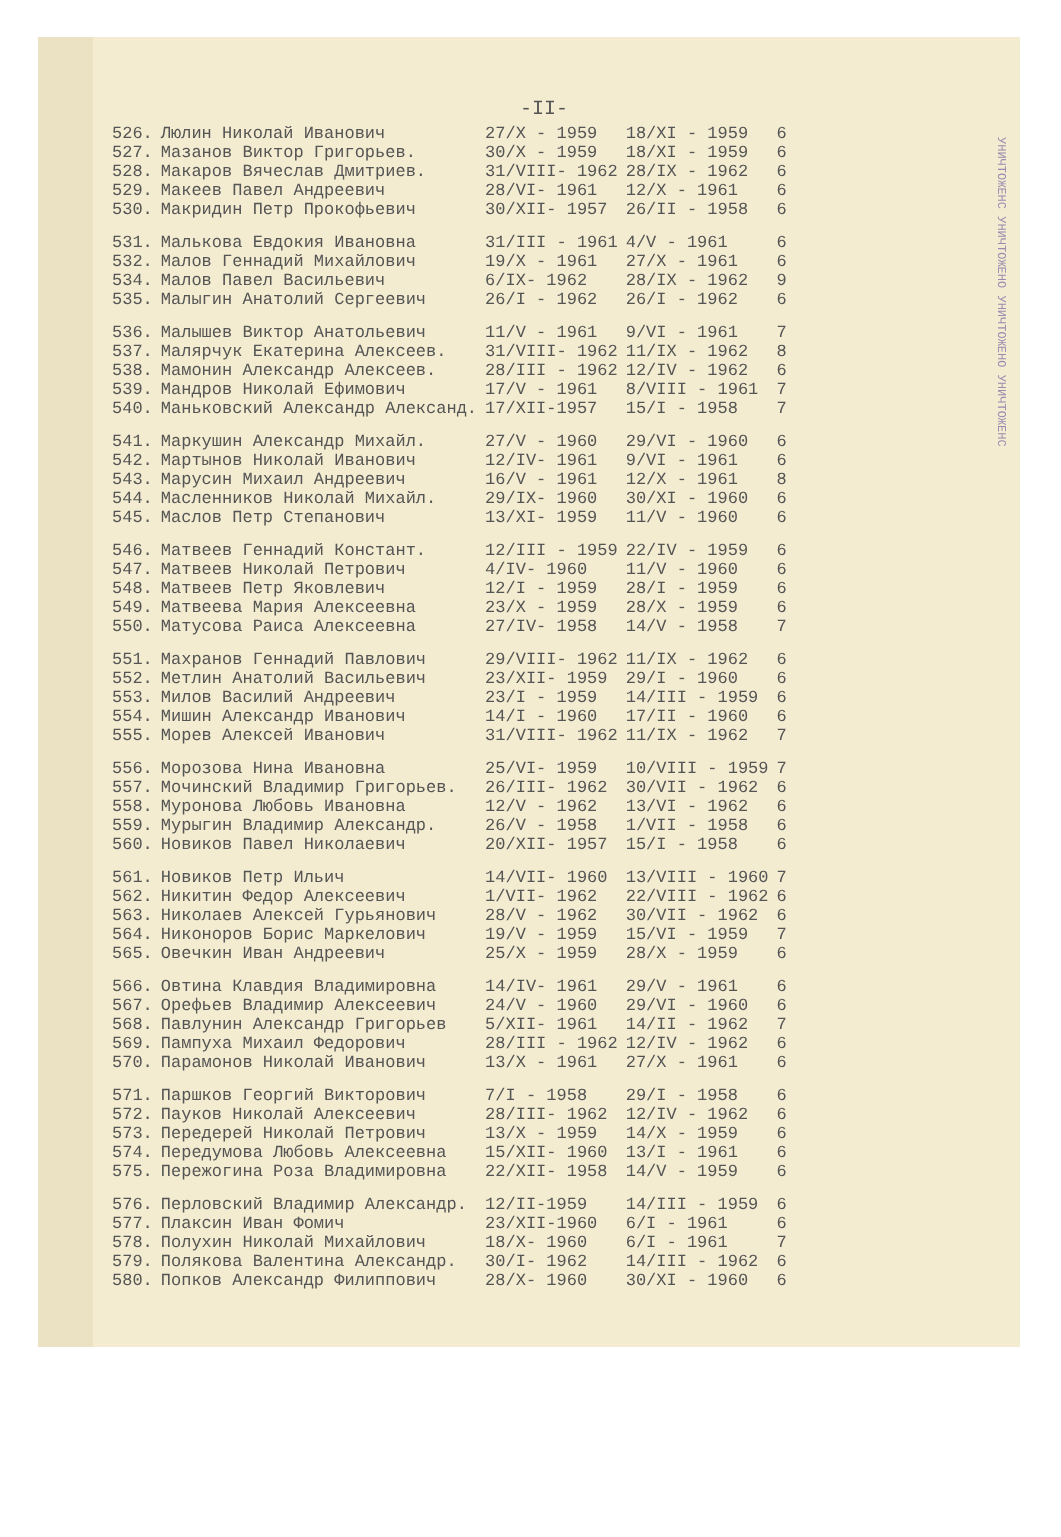-II-
| 526. | Люлин Николай Иванович | 27/X - 1959 | 18/XI - 1959 | 6 |
| 527. | Мазанов Виктор Григорьев. | 30/X - 1959 | 18/XI - 1959 | 6 |
| 528. | Макаров Вячеслав Дмитриев. | 31/VIII- 1962 | 28/IX - 1962 | 6 |
| 529. | Макеев Павел Андреевич | 28/VI- 1961 | 12/X - 1961 | 6 |
| 530. | Макридин Петр Прокофьевич | 30/XII- 1957 | 26/II - 1958 | 6 |
| 531. | Малькова Евдокия Ивановна | 31/III - 1961 | 4/V - 1961 | 6 |
| 532. | Малов Геннадий Михайлович | 19/X - 1961 | 27/X - 1961 | 6 |
| 534. | Малов Павел Васильевич | 6/IX- 1962 | 28/IX - 1962 | 9 |
| 535. | Малыгин Анатолий Сергеевич | 26/I - 1962 | 26/I - 1962 | 6 |
| 536. | Малышев Виктор Анатольевич | 11/V - 1961 | 9/VI - 1961 | 7 |
| 537. | Малярчук Екатерина Алексеев. | 31/VIII- 1962 | 11/IX - 1962 | 8 |
| 538. | Мамонин Александр Алексеев. | 28/III - 1962 | 12/IV - 1962 | 6 |
| 539. | Мандров Николай Ефимович | 17/V - 1961 | 8/VIII - 1961 | 7 |
| 540. | Маньковский Александр Александ. | 17/XII-1957 | 15/I - 1958 | 7 |
| 541. | Маркушин Александр Михайл. | 27/V - 1960 | 29/VI - 1960 | 6 |
| 542. | Мартынов Николай Иванович | 12/IV- 1961 | 9/VI - 1961 | 6 |
| 543. | Марусин Михаил Андреевич | 16/V - 1961 | 12/X - 1961 | 8 |
| 544. | Масленников Николай Михайл. | 29/IX- 1960 | 30/XI - 1960 | 6 |
| 545. | Маслов Петр Степанович | 13/XI- 1959 | 11/V - 1960 | 6 |
| 546. | Матвеев Геннадий Констант. | 12/III - 1959 | 22/IV - 1959 | 6 |
| 547. | Матвеев Николай Петрович | 4/IV- 1960 | 11/V - 1960 | 6 |
| 548. | Матвеев Петр Яковлевич | 12/I - 1959 | 28/I - 1959 | 6 |
| 549. | Матвеева Мария Алексеевна | 23/X - 1959 | 28/X - 1959 | 6 |
| 550. | Матусова Раиса Алексеевна | 27/IV- 1958 | 14/V - 1958 | 7 |
| 551. | Махранов Геннадий Павлович | 29/VIII- 1962 | 11/IX - 1962 | 6 |
| 552. | Метлин Анатолий Васильевич | 23/XII- 1959 | 29/I - 1960 | 6 |
| 553. | Милов Василий Андреевич | 23/I - 1959 | 14/III - 1959 | 6 |
| 554. | Мишин Александр Иванович | 14/I - 1960 | 17/II - 1960 | 6 |
| 555. | Морев Алексей Иванович | 31/VIII- 1962 | 11/IX - 1962 | 7 |
| 556. | Морозова Нина Ивановна | 25/VI- 1959 | 10/VIII - 1959 | 7 |
| 557. | Мочинский Владимир Григорьев. | 26/III- 1962 | 30/VII - 1962 | 6 |
| 558. | Муронова Любовь Ивановна | 12/V - 1962 | 13/VI - 1962 | 6 |
| 559. | Мурыгин Владимир Александр. | 26/V - 1958 | 1/VII - 1958 | 6 |
| 560. | Новиков Павел Николаевич | 20/XII- 1957 | 15/I - 1958 | 6 |
| 561. | Новиков Петр Ильич | 14/VII- 1960 | 13/VIII - 1960 | 7 |
| 562. | Никитин Федор Алексеевич | 1/VII- 1962 | 22/VIII - 1962 | 6 |
| 563. | Николаев Алексей Гурьянович | 28/V - 1962 | 30/VII - 1962 | 6 |
| 564. | Никоноров Борис Маркелович | 19/V - 1959 | 15/VI - 1959 | 7 |
| 565. | Овечкин Иван Андреевич | 25/X - 1959 | 28/X - 1959 | 6 |
| 566. | Овтина Клавдия Владимировна | 14/IV- 1961 | 29/V - 1961 | 6 |
| 567. | Орефьев Владимир Алексеевич | 24/V - 1960 | 29/VI - 1960 | 6 |
| 568. | Павлунин Александр Григорьев | 5/XII- 1961 | 14/II - 1962 | 7 |
| 569. | Пампуха Михаил Федорович | 28/III - 1962 | 12/IV - 1962 | 6 |
| 570. | Парамонов Николай Иванович | 13/X - 1961 | 27/X - 1961 | 6 |
| 571. | Паршков Георгий Викторович | 7/I - 1958 | 29/I - 1958 | 6 |
| 572. | Пауков Николай Алексеевич | 28/III- 1962 | 12/IV - 1962 | 6 |
| 573. | Передерей Николай Петрович | 13/X - 1959 | 14/X - 1959 | 6 |
| 574. | Передумова Любовь Алексеевна | 15/XII- 1960 | 13/I - 1961 | 6 |
| 575. | Пережогина Роза Владимировна | 22/XII- 1958 | 14/V - 1959 | 6 |
| 576. | Перловский Владимир Александр. | 12/II-1959 | 14/III - 1959 | 6 |
| 577. | Плаксин Иван Фомич | 23/XII-1960 | 6/I - 1961 | 6 |
| 578. | Полухин Николай Михайлович | 18/X- 1960 | 6/I - 1961 | 7 |
| 579. | Полякова Валентина Александр. | 30/I- 1962 | 14/III - 1962 | 6 |
| 580. | Попков Александр Филиппович | 28/X- 1960 | 30/XI - 1960 | 6 |
УНИЧТОЖЕНС УНИЧТОЖЕНО УНИЧТОЖЕНО УНИЧТОЖЕНС